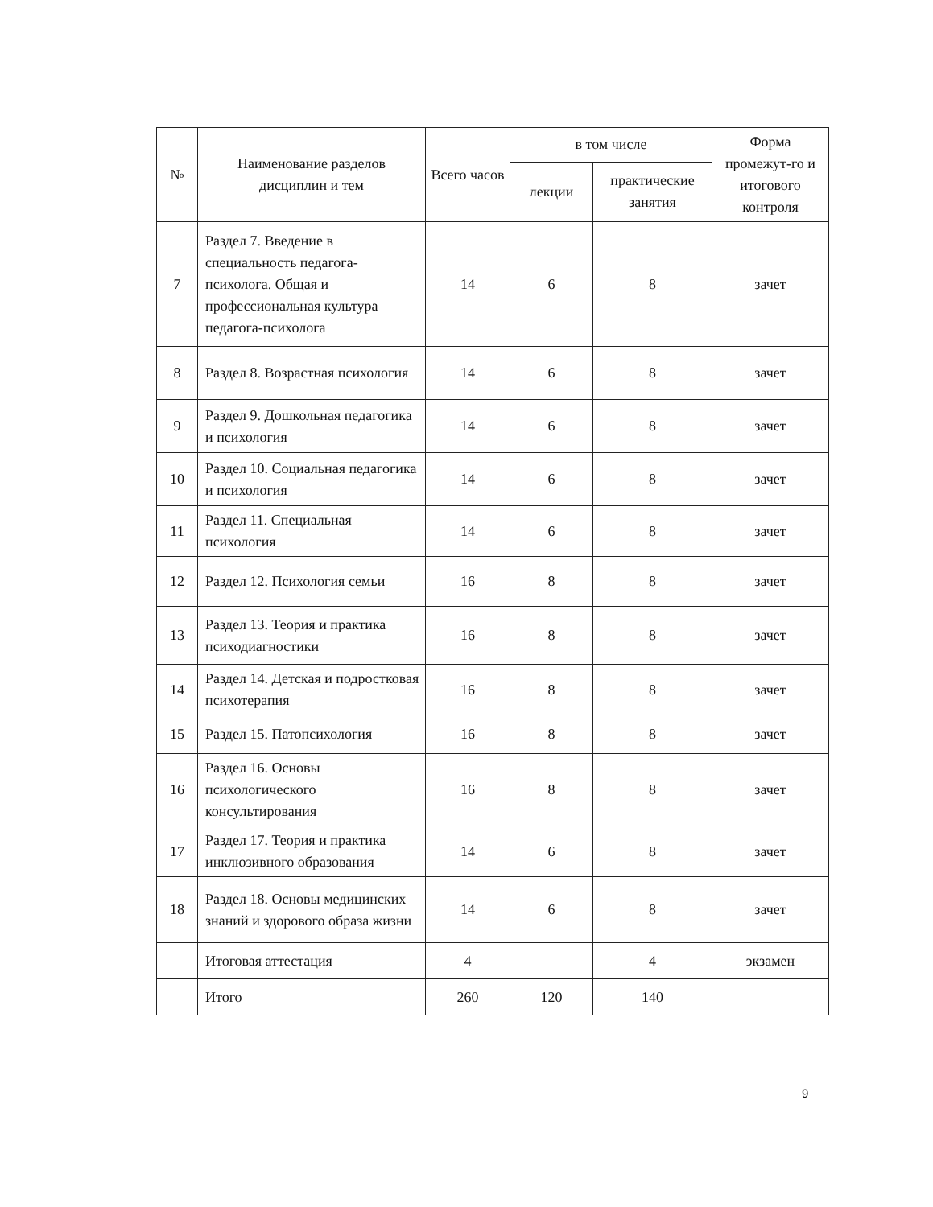| № | Наименование разделов дисциплин и тем | Всего часов | в том числе | | Форма промежут-го и итогового контроля |
| --- | --- | --- | --- | --- | --- |
| | | | лекции | практические занятия | |
| 7 | Раздел 7. Введение в специальность педагога-психолога. Общая и профессиональная культура педагога-психолога | 14 | 6 | 8 | зачет |
| 8 | Раздел 8. Возрастная психология | 14 | 6 | 8 | зачет |
| 9 | Раздел 9. Дошкольная педагогика и психология | 14 | 6 | 8 | зачет |
| 10 | Раздел 10. Социальная педагогика и психология | 14 | 6 | 8 | зачет |
| 11 | Раздел 11. Специальная психология | 14 | 6 | 8 | зачет |
| 12 | Раздел 12. Психология семьи | 16 | 8 | 8 | зачет |
| 13 | Раздел 13. Теория и практика психодиагностики | 16 | 8 | 8 | зачет |
| 14 | Раздел 14. Детская и подростковая психотерапия | 16 | 8 | 8 | зачет |
| 15 | Раздел 15. Патопсихология | 16 | 8 | 8 | зачет |
| 16 | Раздел 16. Основы психологического консультирования | 16 | 8 | 8 | зачет |
| 17 | Раздел 17. Теория и практика инклюзивного образования | 14 | 6 | 8 | зачет |
| 18 | Раздел 18. Основы медицинских знаний и здорового образа жизни | 14 | 6 | 8 | зачет |
| | Итоговая аттестация | 4 | | 4 | экзамен |
| | Итого | 260 | 120 | 140 | |
9